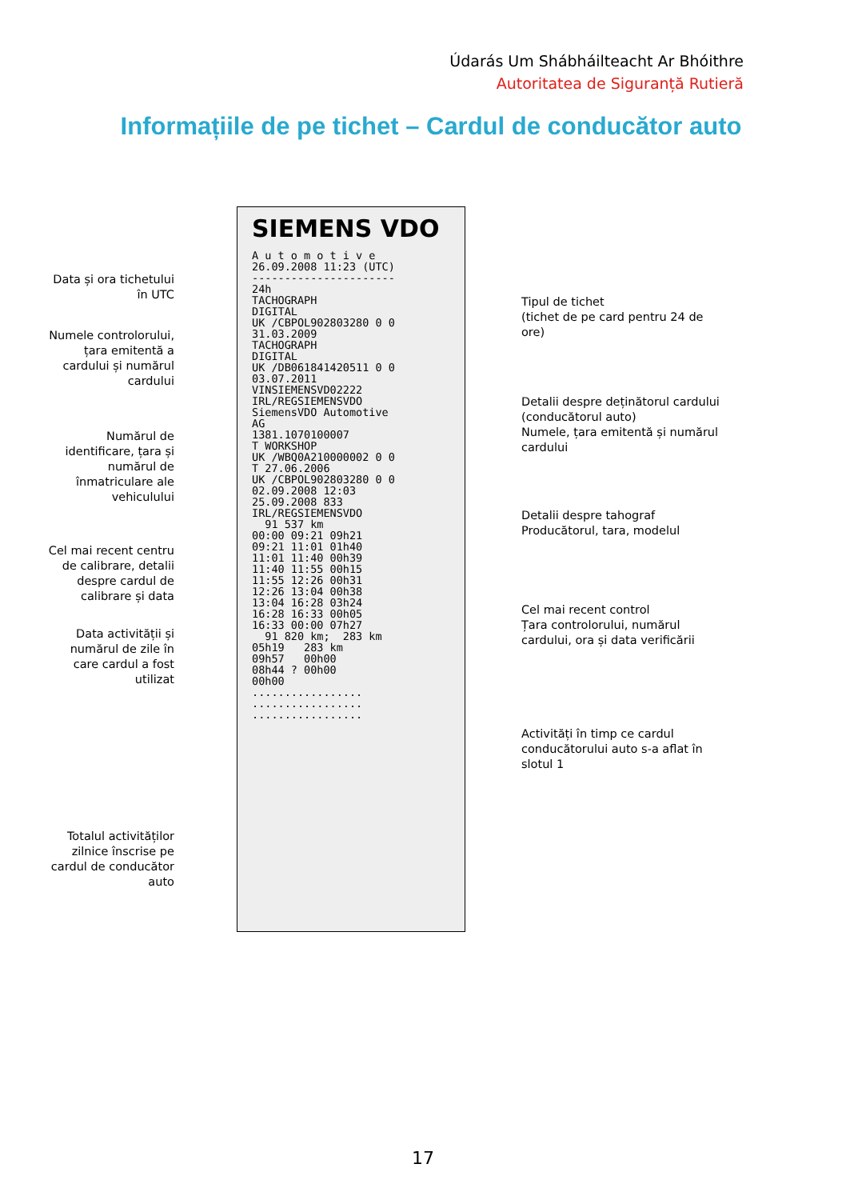Údarás Um Shábháilteacht Ar Bhóithre
Autoritatea de Siguranță Rutieră
Informațiile de pe tichet – Cardul de conducător auto
Data și ora tichetului
în UTC
Numele controlorului,
țara emitentă a
cardului și numărul
cardului
Numărul de
identificare, țara și
numărul de
înmatriculare ale
vehiculului
Cel mai recent centru
de calibrare, detalii
despre cardul de
calibrare și data
Data activității și
numărul de zile în
care cardul a fost
utilizat
Totalul activităților
zilnice înscrise pe
cardul de conducător
auto
SIEMENS VDO A u t o m o t i v e 26.09.2008 11:23 (UTC) ---------------------- 24h TACHOGRAPH DIGITAL UK /CBPOL902803280 0 0 31.03.2009 TACHOGRAPH DIGITAL UK /DB061841420511 0 0 03.07.2011 VINSIEMENSVD02222 IRL/REGSIEMENSVDO SiemensVDO Automotive AG 1381.1070100007 T WORKSHOP UK /WBQ0A210000002 0 0 T 27.06.2006 UK /CBPOL902803280 0 0 02.09.2008 12:03 25.09.2008 833 IRL/REGSIEMENSVDO 91 537 km 00:00 09:21 09h21 09:21 11:01 01h40 11:01 11:40 00h39 11:40 11:55 00h15 11:55 12:26 00h31 12:26 13:04 00h38 13:04 16:28 03h24 16:28 16:33 00h05 16:33 00:00 07h27 91 820 km; 283 km 05h19 283 km 09h57 00h00 08h44 ? 00h00 00h00 ................. ................. .................
Tipul de tichet
(tichet de pe card pentru 24 de
ore)
Detalii despre deținătorul cardului
(conducătorul auto)
Numele, țara emitentă și numărul
cardului
Detalii despre tahograf
Producătorul, tara, modelul
Cel mai recent control
Țara controlorului, numărul
cardului, ora și data verificării
Activități în timp ce cardul
conducătorului auto s-a aflat în
slotul 1
17